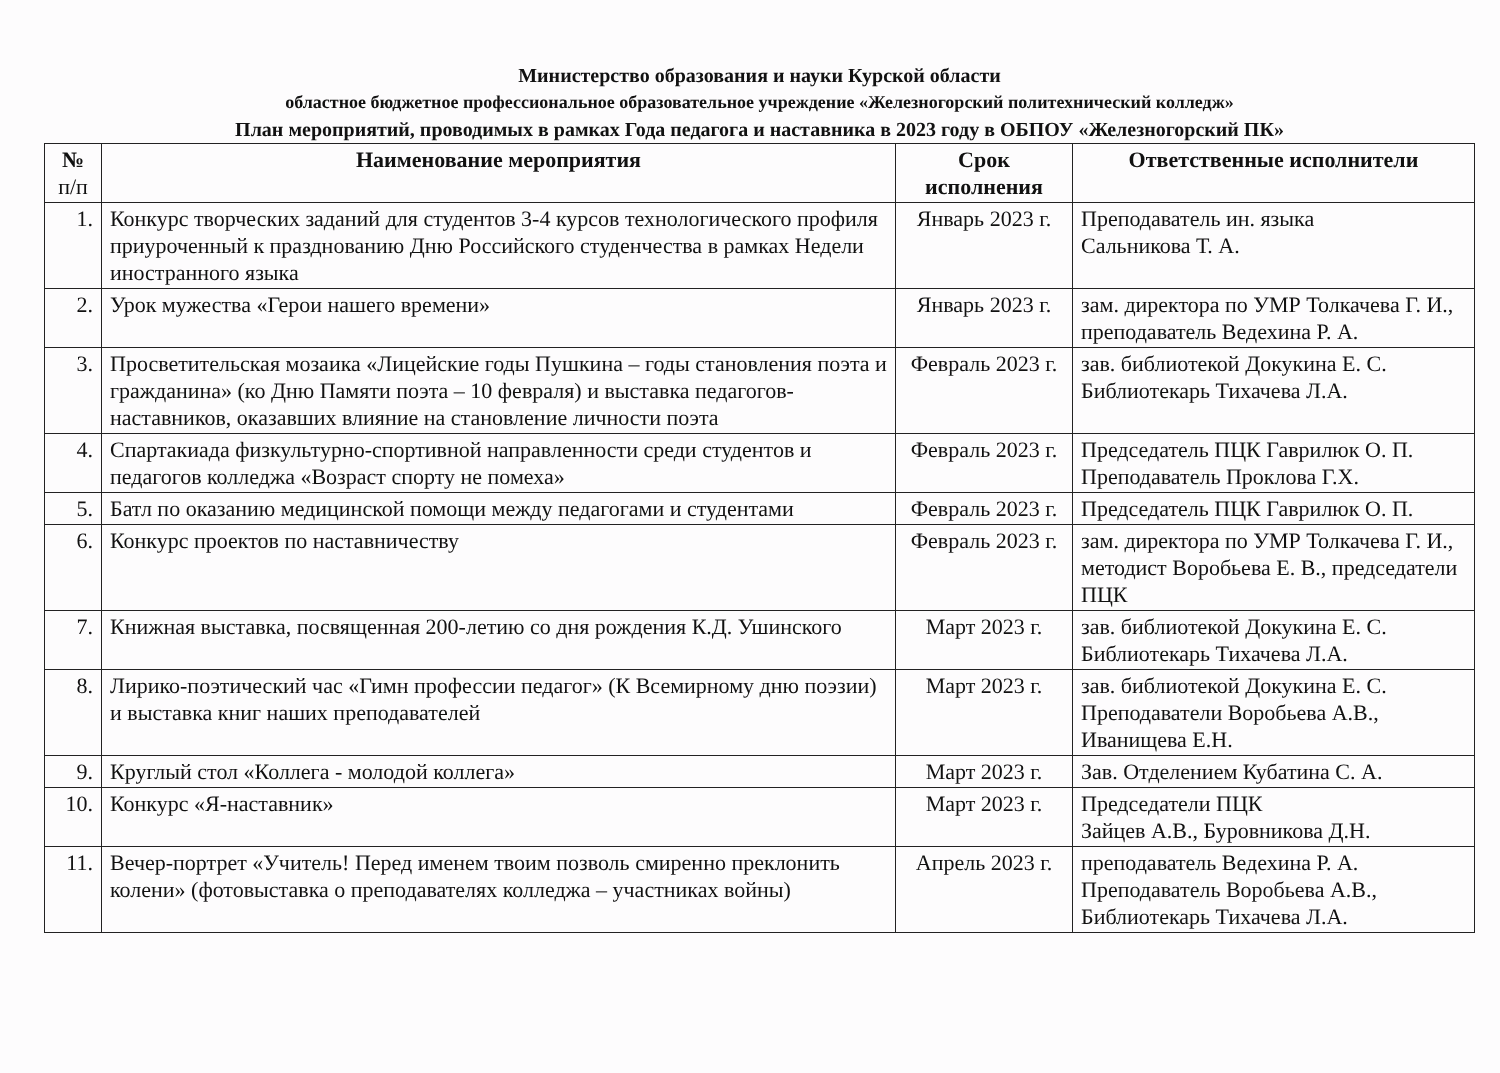Министерство образования и науки Курской области
областное бюджетное профессиональное образовательное учреждение «Железногорский политехнический колледж»
План мероприятий, проводимых в рамках Года педагога и наставника в 2023 году в ОБПОУ «Железногорский ПК»
| № п/п | Наименование мероприятия | Срок исполнения | Ответственные исполнители |
| --- | --- | --- | --- |
| 1. | Конкурс творческих заданий для студентов 3-4 курсов технологического профиля приуроченный к празднованию Дню Российского студенчества в рамках Недели иностранного языка | Январь 2023 г. | Преподаватель ин. языка Сальникова Т. А. |
| 2. | Урок мужества «Герои нашего времени» | Январь 2023 г. | зам. директора по УМР Толкачева Г. И., преподаватель Ведехина Р. А. |
| 3. | Просветительская мозаика «Лицейские годы Пушкина – годы становления поэта и гражданина» (ко Дню Памяти поэта – 10 февраля) и выставка педагогов-наставников, оказавших влияние на становление личности поэта | Февраль 2023 г. | зав. библиотекой Докукина Е. С. Библиотекарь Тихачева Л.А. |
| 4. | Спартакиада физкультурно-спортивной направленности среди студентов и педагогов колледжа «Возраст спорту не помеха» | Февраль 2023 г. | Председатель ПЦК Гаврилюк О. П. Преподаватель Проклова Г.Х. |
| 5. | Батл по оказанию медицинской помощи между педагогами и студентами | Февраль 2023 г. | Председатель ПЦК Гаврилюк О. П. |
| 6. | Конкурс проектов по наставничеству | Февраль 2023 г. | зам. директора по УМР Толкачева Г. И., методист Воробьева Е. В., председатели ПЦК |
| 7. | Книжная выставка, посвященная 200-летию со дня рождения К.Д. Ушинского | Март 2023 г. | зав. библиотекой Докукина Е. С. Библиотекарь Тихачева Л.А. |
| 8. | Лирико-поэтический час «Гимн профессии педагог» (К Всемирному дню поэзии) и выставка книг наших преподавателей | Март 2023 г. | зав. библиотекой Докукина Е. С. Преподаватели Воробьева А.В., Иванищева Е.Н. |
| 9. | Круглый стол «Коллега - молодой коллега» | Март 2023 г. | Зав. Отделением Кубатина С. А. |
| 10. | Конкурс «Я-наставник» | Март 2023 г. | Председатели ПЦК Зайцев А.В., Буровникова Д.Н. |
| 11. | Вечер-портрет «Учитель! Перед именем твоим позволь смиренно преклонить колени» (фотовыставка о преподавателях колледжа – участниках войны) | Апрель 2023 г. | преподаватель Ведехина Р. А. Преподаватель Воробьева А.В., Библиотекарь Тихачева Л.А. |